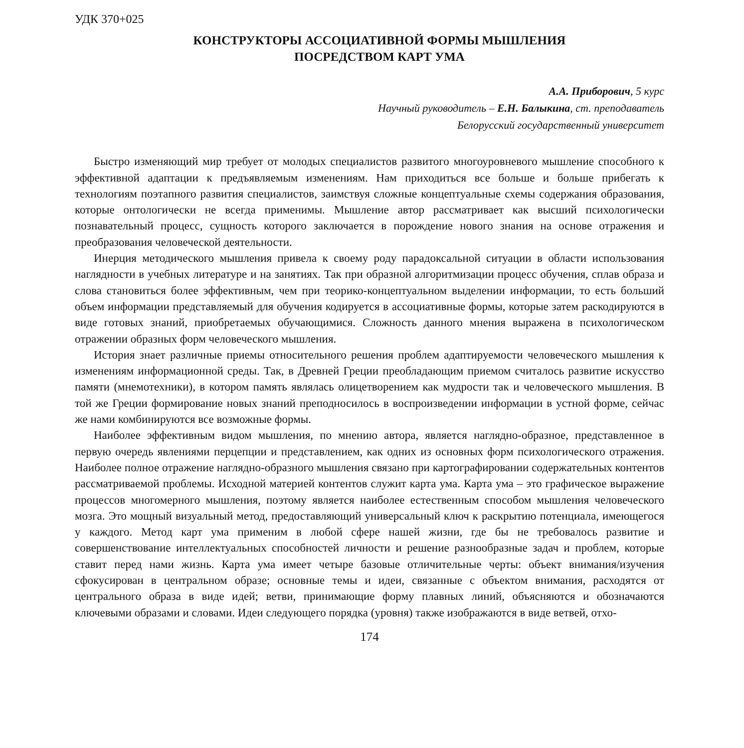УДК 370+025
КОНСТРУКТОРЫ АССОЦИАТИВНОЙ ФОРМЫ МЫШЛЕНИЯ
ПОСРЕДСТВОМ КАРТ УМА
А.А. Приборович, 5 курс
Научный руководитель – Е.Н. Балыкина, ст. преподаватель
Белорусский государственный университет
Быстро изменяющий мир требует от молодых специалистов развитого многоуровневого мышление способного к эффективной адаптации к предъявляемым изменениям. Нам приходиться все больше и больше прибегать к технологиям поэтапного развития специалистов, заимствуя сложные концептуальные схемы содержания образования, которые онтологически не всегда применимы. Мышление автор рассматривает как высший психологически познавательный процесс, сущность которого заключается в порождение нового знания на основе отражения и преобразования человеческой деятельности.
Инерция методического мышления привела к своему роду парадоксальной ситуации в области использования наглядности в учебных литературе и на занятиях. Так при образной алгоритмизации процесс обучения, сплав образа и слова становиться более эффективным, чем при теорико-концептуальном выделении информации, то есть больший объем информации представляемый для обучения кодируется в ассоциативные формы, которые затем раскодируются в виде готовых знаний, приобретаемых обучающимися. Сложность данного мнения выражена в психологическом отражении образных форм человеческого мышления.
История знает различные приемы относительного решения проблем адаптируемости человеческого мышления к изменениям информационной среды. Так, в Древней Греции преобладающим приемом считалось развитие искусство памяти (мнемотехники), в котором память являлась олицетворением как мудрости так и человеческого мышления. В той же Греции формирование новых знаний преподносилось в воспроизведении информации в устной форме, сейчас же нами комбинируются все возможные формы.
Наиболее эффективным видом мышления, по мнению автора, является наглядно-образное, представленное в первую очередь явлениями перцепции и представлением, как одних из основных форм психологического отражения. Наиболее полное отражение наглядно-образного мышления связано при картографировании содержательных контентов рассматриваемой проблемы. Исходной материей контентов служит карта ума. Карта ума – это графическое выражение процессов многомерного мышления, поэтому является наиболее естественным способом мышления человеческого мозга. Это мощный визуальный метод, предоставляющий универсальный ключ к раскрытию потенциала, имеющегося у каждого. Метод карт ума применим в любой сфере нашей жизни, где бы не требовалось развитие и совершенствование интеллектуальных способностей личности и решение разнообразные задач и проблем, которые ставит перед нами жизнь. Карта ума имеет четыре базовые отличительные черты: объект внимания/изучения сфокусирован в центральном образе; основные темы и идеи, связанные с объектом внимания, расходятся от центрального образа в виде идей; ветви, принимающие форму плавных линий, объясняются и обозначаются ключевыми образами и словами. Идеи следующего порядка (уровня) также изображаются в виде ветвей, отхо-
174